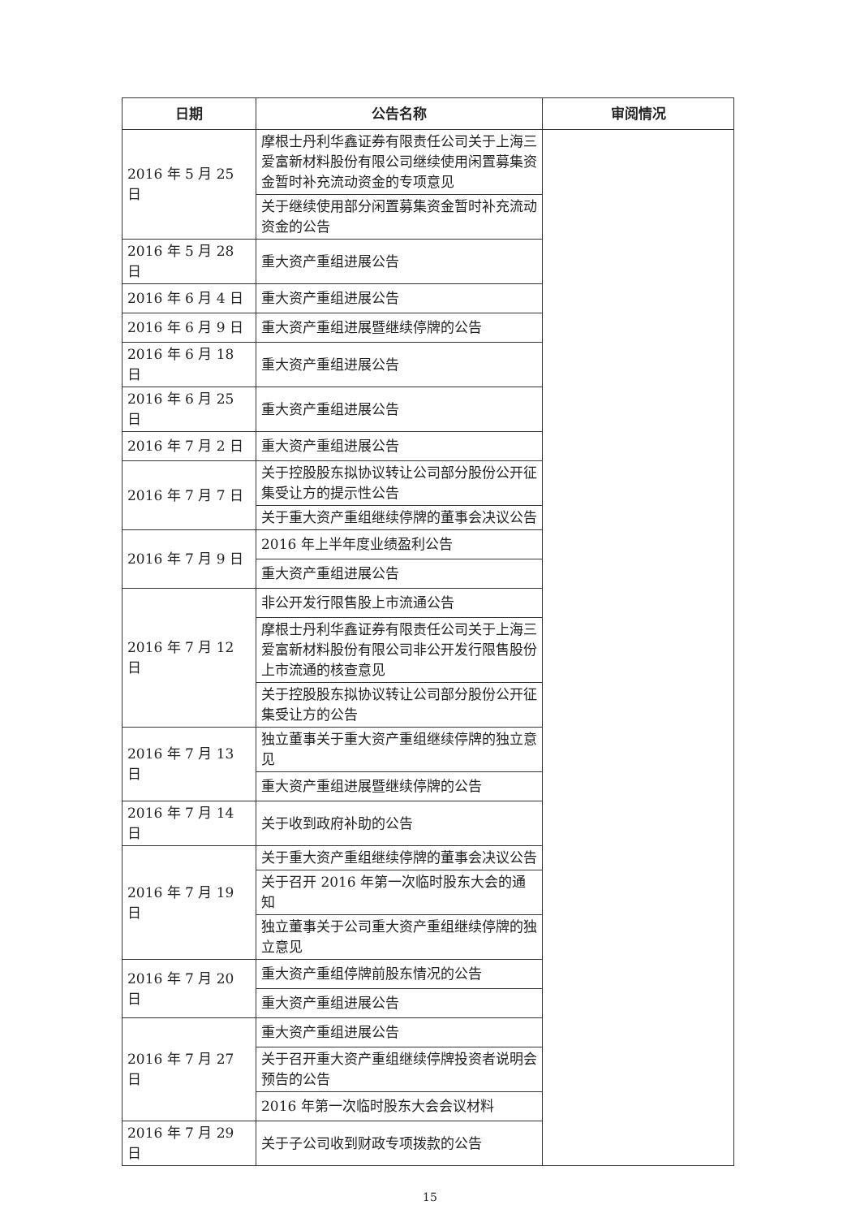| 日期 | 公告名称 | 审阅情况 |
| --- | --- | --- |
| 2016 年 5 月 25 日 | 摩根士丹利华鑫证券有限责任公司关于上海三爱富新材料股份有限公司继续使用闲置募集资金暂时补充流动资金的专项意见 | |
| | 关于继续使用部分闲置募集资金暂时补充流动资金的公告 | |
| 2016 年 5 月 28 日 | 重大资产重组进展公告 | |
| 2016 年 6 月 4 日 | 重大资产重组进展公告 | |
| 2016 年 6 月 9 日 | 重大资产重组进展暨继续停牌的公告 | |
| 2016 年 6 月 18 日 | 重大资产重组进展公告 | |
| 2016 年 6 月 25 日 | 重大资产重组进展公告 | |
| 2016 年 7 月 2 日 | 重大资产重组进展公告 | |
| 2016 年 7 月 7 日 | 关于控股股东拟协议转让公司部分股份公开征集受让方的提示性公告 | |
| | 关于重大资产重组继续停牌的董事会决议公告 | |
| 2016 年 7 月 9 日 | 2016 年上半年度业绩盈利公告 | |
| | 重大资产重组进展公告 | |
| 2016 年 7 月 12 日 | 非公开发行限售股上市流通公告 | |
| | 摩根士丹利华鑫证券有限责任公司关于上海三爱富新材料股份有限公司非公开发行限售股份上市流通的核查意见 | |
| | 关于控股股东拟协议转让公司部分股份公开征集受让方的公告 | |
| 2016 年 7 月 13 日 | 独立董事关于重大资产重组继续停牌的独立意见 | |
| | 重大资产重组进展暨继续停牌的公告 | |
| 2016 年 7 月 14 日 | 关于收到政府补助的公告 | |
| 2016 年 7 月 19 日 | 关于重大资产重组继续停牌的董事会决议公告 | |
| | 关于召开 2016 年第一次临时股东大会的通知 | |
| | 独立董事关于公司重大资产重组继续停牌的独立意见 | |
| 2016 年 7 月 20 日 | 重大资产重组停牌前股东情况的公告 | |
| | 重大资产重组进展公告 | |
| 2016 年 7 月 27 日 | 重大资产重组进展公告 | |
| | 关于召开重大资产重组继续停牌投资者说明会预告的公告 | |
| | 2016 年第一次临时股东大会会议材料 | |
| 2016 年 7 月 29 日 | 关于子公司收到财政专项拨款的公告 | |
15